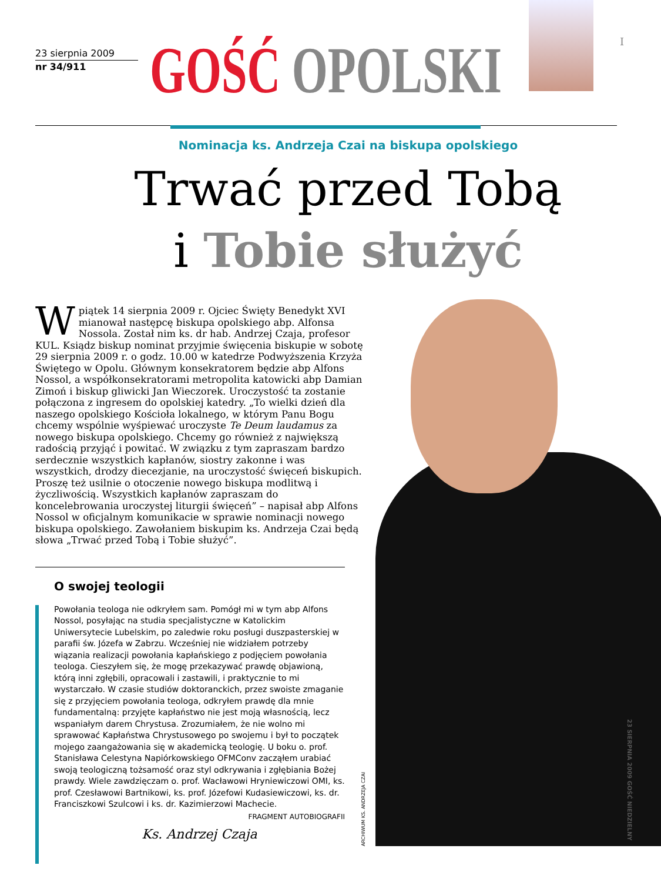I
23 sierpnia 2009
nr 34/911
GOŚĆ OPOLSKI
Nominacja ks. Andrzeja Czai na biskupa opolskiego
Trwać przed Tobą
i Tobie służyć
W piątek 14 sierpnia 2009 r. Ojciec Święty Benedykt XVI mianował następcę biskupa opolskiego abp. Alfonsa Nossola. Został nim ks. dr hab. Andrzej Czaja, profesor KUL. Ksiądz biskup nominat przyjmie święcenia biskupie w sobotę 29 sierpnia 2009 r. o godz. 10.00 w katedrze Podwyższenia Krzyża Świętego w Opolu. Głównym konsekratorem będzie abp Alfons Nossol, a współkonsekratorami metropolita katowicki abp Damian Zimoń i biskup gliwicki Jan Wieczorek. Uroczystość ta zostanie połączona z ingresem do opolskiej katedry. „To wielki dzień dla naszego opolskiego Kościoła lokalnego, w którym Panu Bogu chcemy wspólnie wyśpiewać uroczyste Te Deum laudamus za nowego biskupa opolskiego. Chcemy go również z największą radością przyjąć i powitać. W związku z tym zapraszam bardzo serdecznie wszystkich kapłanów, siostry zakonne i was wszystkich, drodzy diecezjanie, na uroczystość święceń biskupich. Proszę też usilnie o otoczenie nowego biskupa modlitwą i życzliwością. Wszystkich kapłanów zapraszam do koncelebrowania uroczystej liturgii święceń” – napisał abp Alfons Nossol w oficjalnym komunikacie w sprawie nominacji nowego biskupa opolskiego. Zawołaniem biskupim ks. Andrzeja Czai będą słowa „Trwać przed Tobą i Tobie służyć”.
O swojej teologii
Powołania teologa nie odkryłem sam. Pomógł mi w tym abp Alfons Nossol, posyłając na studia specjalistyczne w Katolickim Uniwersytecie Lubelskim, po zaledwie roku posługi duszpasterskiej w parafii św. Józefa w Zabrzu. Wcześniej nie widziałem potrzeby wiązania realizacji powołania kapłańskiego z podjęciem powołania teologa. Cieszyłem się, że mogę przekazywać prawdę objawioną, którą inni zgłębili, opracowali i zastawili, i praktycznie to mi wystarczało. W czasie studiów doktoranckich, przez swoiste zmaganie się z przyjęciem powołania teologa, odkryłem prawdę dla mnie fundamentalną: przyjęte kapłaństwo nie jest moją własnością, lecz wspaniałym darem Chrystusa. Zrozumiałem, że nie wolno mi sprawować Kapłaństwa Chrystusowego po swojemu i był to początek mojego zaangażowania się w akademicką teologię. U boku o. prof. Stanisława Celestyna Napiórkowskiego OFMConv zacząłem urabiać swoją teologiczną tożsamość oraz styl odkrywania i zgłębiania Bożej prawdy. Wiele zawdzięczam o. prof. Wacławowi Hryniewiczowi OMI, ks. prof. Czesławowi Bartnikowi, ks. prof. Józefowi Kudasiewiczowi, ks. dr. Franciszkowi Szulcowi i ks. dr. Kazimierzowi Machecie.
FRAGMENT AUTOBIOGRAFII
Ks. Andrzej Czaja
ARCHIWUM KS. ANDRZEJA CZAI
23 SIERPNIA 2009 GOŚĆ NIEDZIELNY